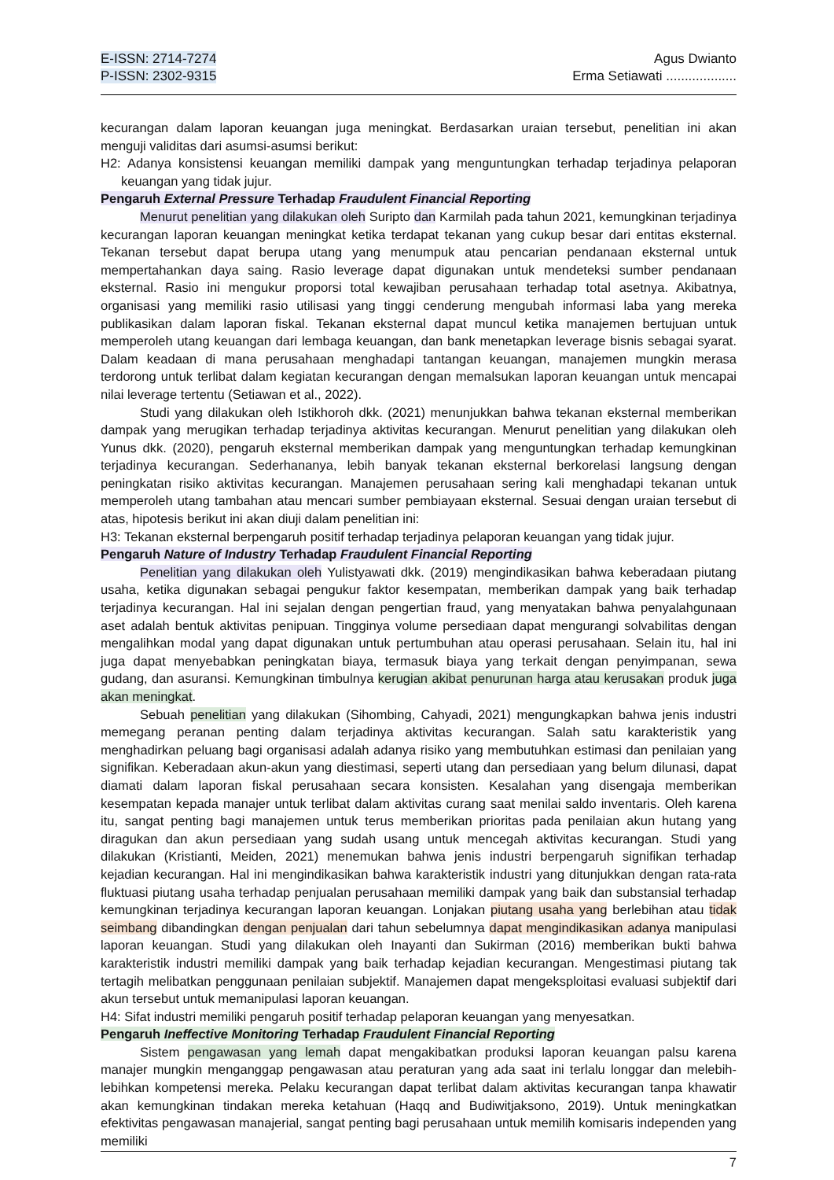E-ISSN: 2714-7274
P-ISSN: 2302-9315
Agus Dwianto
Erma Setiawati ...................
kecurangan dalam laporan keuangan juga meningkat. Berdasarkan uraian tersebut, penelitian ini akan menguji validitas dari asumsi-asumsi berikut:
H2: Adanya konsistensi keuangan memiliki dampak yang menguntungkan terhadap terjadinya pelaporan keuangan yang tidak jujur.
Pengaruh External Pressure Terhadap Fraudulent Financial Reporting
Menurut penelitian yang dilakukan oleh Suripto dan Karmilah pada tahun 2021, kemungkinan terjadinya kecurangan laporan keuangan meningkat ketika terdapat tekanan yang cukup besar dari entitas eksternal. Tekanan tersebut dapat berupa utang yang menumpuk atau pencarian pendanaan eksternal untuk mempertahankan daya saing. Rasio leverage dapat digunakan untuk mendeteksi sumber pendanaan eksternal. Rasio ini mengukur proporsi total kewajiban perusahaan terhadap total asetnya. Akibatnya, organisasi yang memiliki rasio utilisasi yang tinggi cenderung mengubah informasi laba yang mereka publikasikan dalam laporan fiskal. Tekanan eksternal dapat muncul ketika manajemen bertujuan untuk memperoleh utang keuangan dari lembaga keuangan, dan bank menetapkan leverage bisnis sebagai syarat. Dalam keadaan di mana perusahaan menghadapi tantangan keuangan, manajemen mungkin merasa terdorong untuk terlibat dalam kegiatan kecurangan dengan memalsukan laporan keuangan untuk mencapai nilai leverage tertentu (Setiawan et al., 2022).
Studi yang dilakukan oleh Istikhoroh dkk. (2021) menunjukkan bahwa tekanan eksternal memberikan dampak yang merugikan terhadap terjadinya aktivitas kecurangan. Menurut penelitian yang dilakukan oleh Yunus dkk. (2020), pengaruh eksternal memberikan dampak yang menguntungkan terhadap kemungkinan terjadinya kecurangan. Sederhananya, lebih banyak tekanan eksternal berkorelasi langsung dengan peningkatan risiko aktivitas kecurangan. Manajemen perusahaan sering kali menghadapi tekanan untuk memperoleh utang tambahan atau mencari sumber pembiayaan eksternal. Sesuai dengan uraian tersebut di atas, hipotesis berikut ini akan diuji dalam penelitian ini:
H3: Tekanan eksternal berpengaruh positif terhadap terjadinya pelaporan keuangan yang tidak jujur.
Pengaruh Nature of Industry Terhadap Fraudulent Financial Reporting
Penelitian yang dilakukan oleh Yulistyawati dkk. (2019) mengindikasikan bahwa keberadaan piutang usaha, ketika digunakan sebagai pengukur faktor kesempatan, memberikan dampak yang baik terhadap terjadinya kecurangan. Hal ini sejalan dengan pengertian fraud, yang menyatakan bahwa penyalahgunaan aset adalah bentuk aktivitas penipuan. Tingginya volume persediaan dapat mengurangi solvabilitas dengan mengalihkan modal yang dapat digunakan untuk pertumbuhan atau operasi perusahaan. Selain itu, hal ini juga dapat menyebabkan peningkatan biaya, termasuk biaya yang terkait dengan penyimpanan, sewa gudang, dan asuransi. Kemungkinan timbulnya kerugian akibat penurunan harga atau kerusakan produk juga akan meningkat.
Sebuah penelitian yang dilakukan (Sihombing, Cahyadi, 2021) mengungkapkan bahwa jenis industri memegang peranan penting dalam terjadinya aktivitas kecurangan. Salah satu karakteristik yang menghadirkan peluang bagi organisasi adalah adanya risiko yang membutuhkan estimasi dan penilaian yang signifikan. Keberadaan akun-akun yang diestimasi, seperti utang dan persediaan yang belum dilunasi, dapat diamati dalam laporan fiskal perusahaan secara konsisten. Kesalahan yang disengaja memberikan kesempatan kepada manajer untuk terlibat dalam aktivitas curang saat menilai saldo inventaris. Oleh karena itu, sangat penting bagi manajemen untuk terus memberikan prioritas pada penilaian akun hutang yang diragukan dan akun persediaan yang sudah usang untuk mencegah aktivitas kecurangan. Studi yang dilakukan (Kristianti, Meiden, 2021) menemukan bahwa jenis industri berpengaruh signifikan terhadap kejadian kecurangan. Hal ini mengindikasikan bahwa karakteristik industri yang ditunjukkan dengan rata-rata fluktuasi piutang usaha terhadap penjualan perusahaan memiliki dampak yang baik dan substansial terhadap kemungkinan terjadinya kecurangan laporan keuangan. Lonjakan piutang usaha yang berlebihan atau tidak seimbang dibandingkan dengan penjualan dari tahun sebelumnya dapat mengindikasikan adanya manipulasi laporan keuangan. Studi yang dilakukan oleh Inayanti dan Sukirman (2016) memberikan bukti bahwa karakteristik industri memiliki dampak yang baik terhadap kejadian kecurangan. Mengestimasi piutang tak tertagih melibatkan penggunaan penilaian subjektif. Manajemen dapat mengeksploitasi evaluasi subjektif dari akun tersebut untuk memanipulasi laporan keuangan.
H4: Sifat industri memiliki pengaruh positif terhadap pelaporan keuangan yang menyesatkan.
Pengaruh Ineffective Monitoring Terhadap Fraudulent Financial Reporting
Sistem pengawasan yang lemah dapat mengakibatkan produksi laporan keuangan palsu karena manajer mungkin menganggap pengawasan atau peraturan yang ada saat ini terlalu longgar dan melebih-lebihkan kompetensi mereka. Pelaku kecurangan dapat terlibat dalam aktivitas kecurangan tanpa khawatir akan kemungkinan tindakan mereka ketahuan (Haqq and Budiwitjaksono, 2019). Untuk meningkatkan efektivitas pengawasan manajerial, sangat penting bagi perusahaan untuk memilih komisaris independen yang memiliki
7